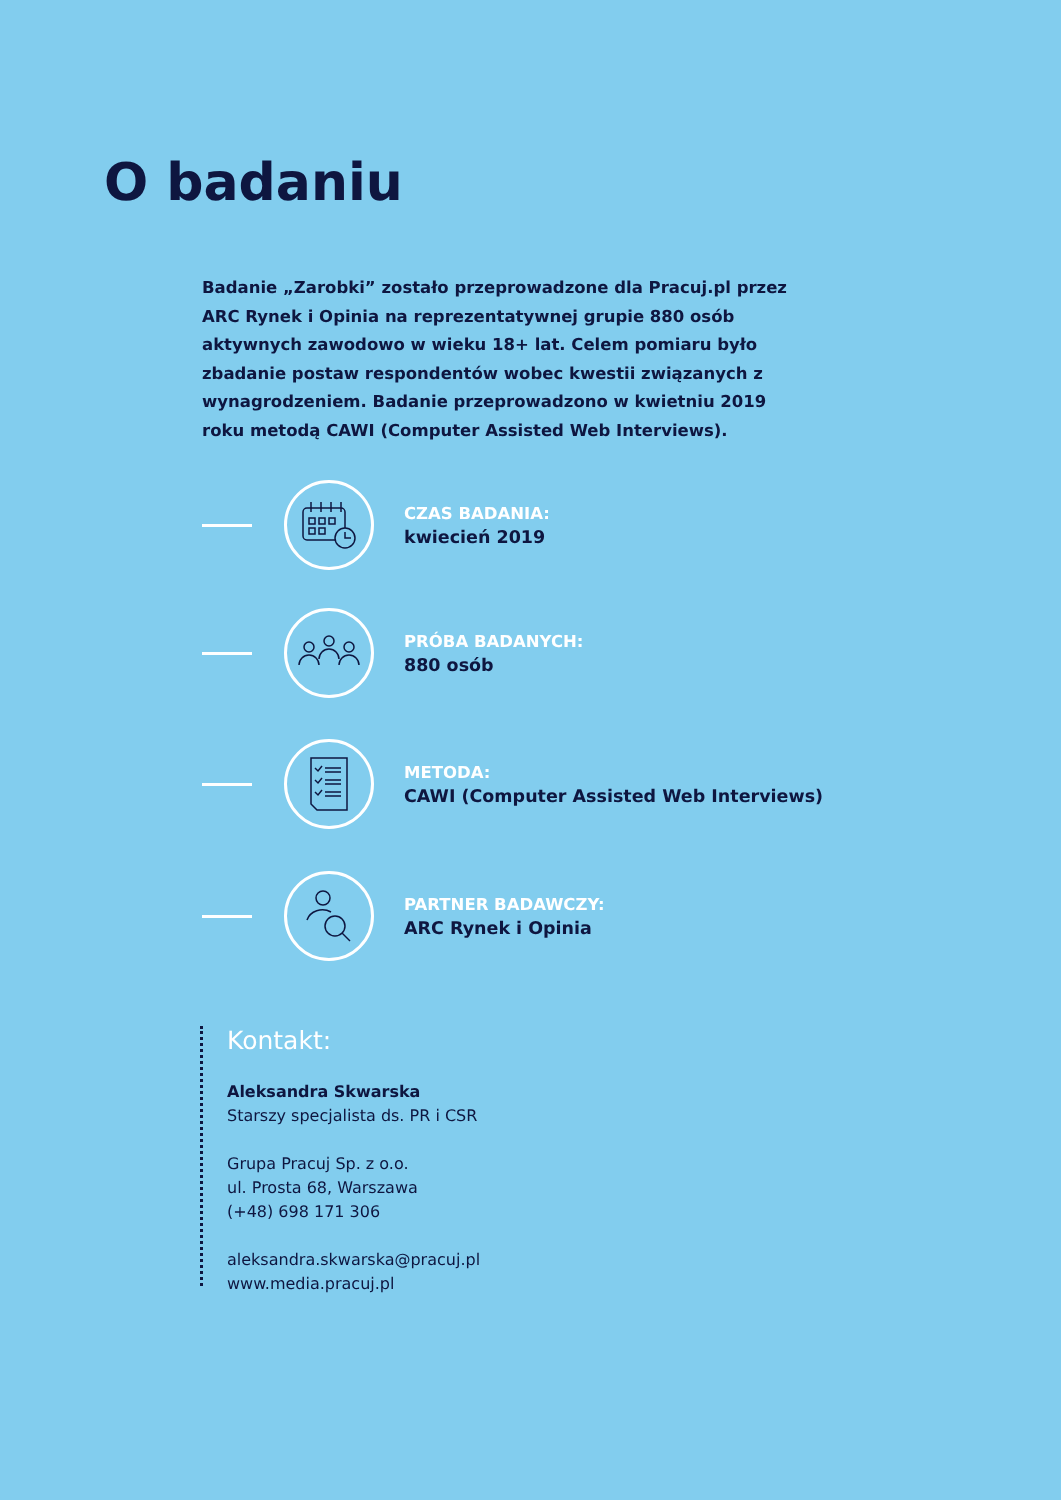O badaniu
Badanie „Zarobki” zostało przeprowadzone dla Pracuj.pl przez ARC Rynek i Opinia na reprezentatywnej grupie 880 osób aktywnych zawodowo w wieku 18+ lat. Celem pomiaru było zbadanie postaw respondentów wobec kwestii związanych z wynagrodzeniem. Badanie przeprowadzono w kwietniu 2019 roku metodą CAWI (Computer Assisted Web Interviews).
CZAS BADANIA:
kwiecień 2019
PRÓBA BADANYCH:
880 osób
METODA:
CAWI (Computer Assisted Web Interviews)
PARTNER BADAWCZY:
ARC Rynek i Opinia
Kontakt:
Aleksandra Skwarska
Starszy specjalista ds. PR i CSR
Grupa Pracuj Sp. z o.o.
ul. Prosta 68, Warszawa
(+48) 698 171 306
aleksandra.skwarska@pracuj.pl
www.media.pracuj.pl